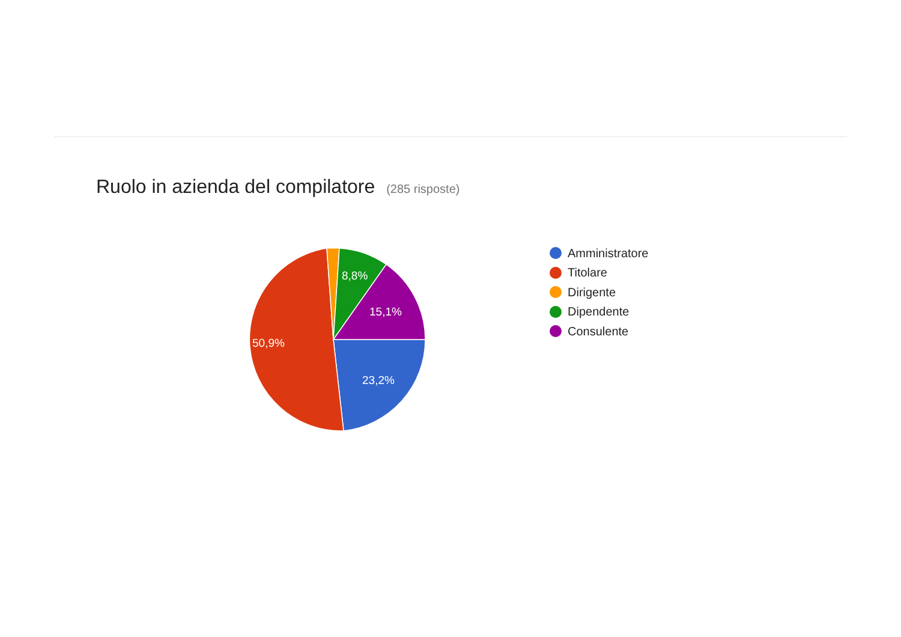Ruolo in azienda del compilatore (285 risposte)
23,2%
50,9%
8,8%
15,1%
Amministratore
Titolare
Dirigente
Dipendente
Consulente